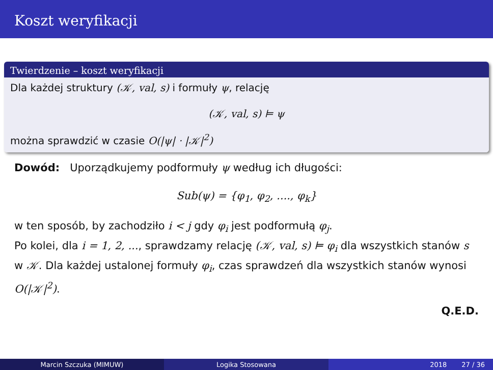Koszt weryfikacji
Twierdzenie – koszt weryfikacji
Dla każdej struktury (𝒦, val, s) i formuły ψ, relację
(𝒦, val, s) ⊨ ψ
można sprawdzić w czasie O(|ψ| · |𝒦|<sup>2</sup>)
Dowód: Uporządkujemy podformuły ψ według ich długości:
Sub(ψ) = {φ<sub>1</sub>, φ<sub>2</sub>, ...., φ<sub>k</sub>}
w ten sposób, by zachodziło i < j gdy φ<sub>i</sub> jest podformułą φ<sub>j</sub>.
Po kolei, dla i = 1, 2, ..., sprawdzamy relację (𝒦, val, s) ⊨ φ<sub>i</sub> dla wszystkich stanów s w 𝒦. Dla każdej ustalonej formuły φ<sub>i</sub>, czas sprawdzeń dla wszystkich stanów wynosi O(|𝒦|<sup>2</sup>).
Q.E.D.
Marcin Szczuka (MIMUW) Logika Stosowana 2018 27 / 36